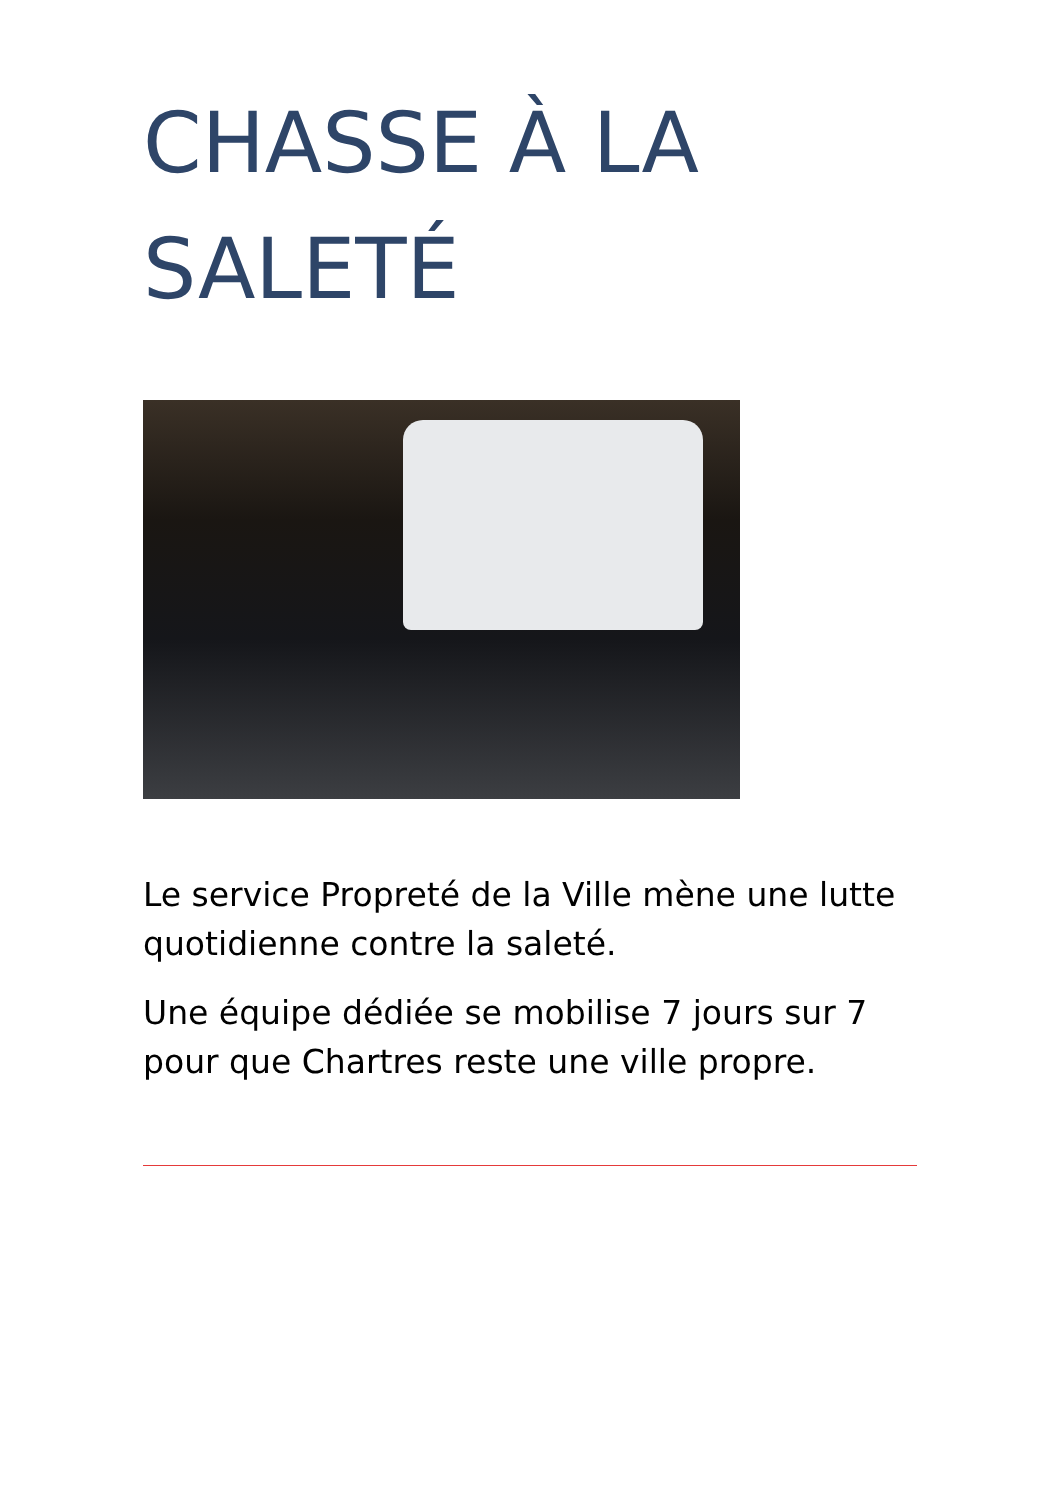CHASSE À LA SALETÉ
Le service Propreté de la Ville mène une lutte quotidienne contre la saleté.
Une équipe dédiée se mobilise 7 jours sur 7 pour que Chartres reste une ville propre.